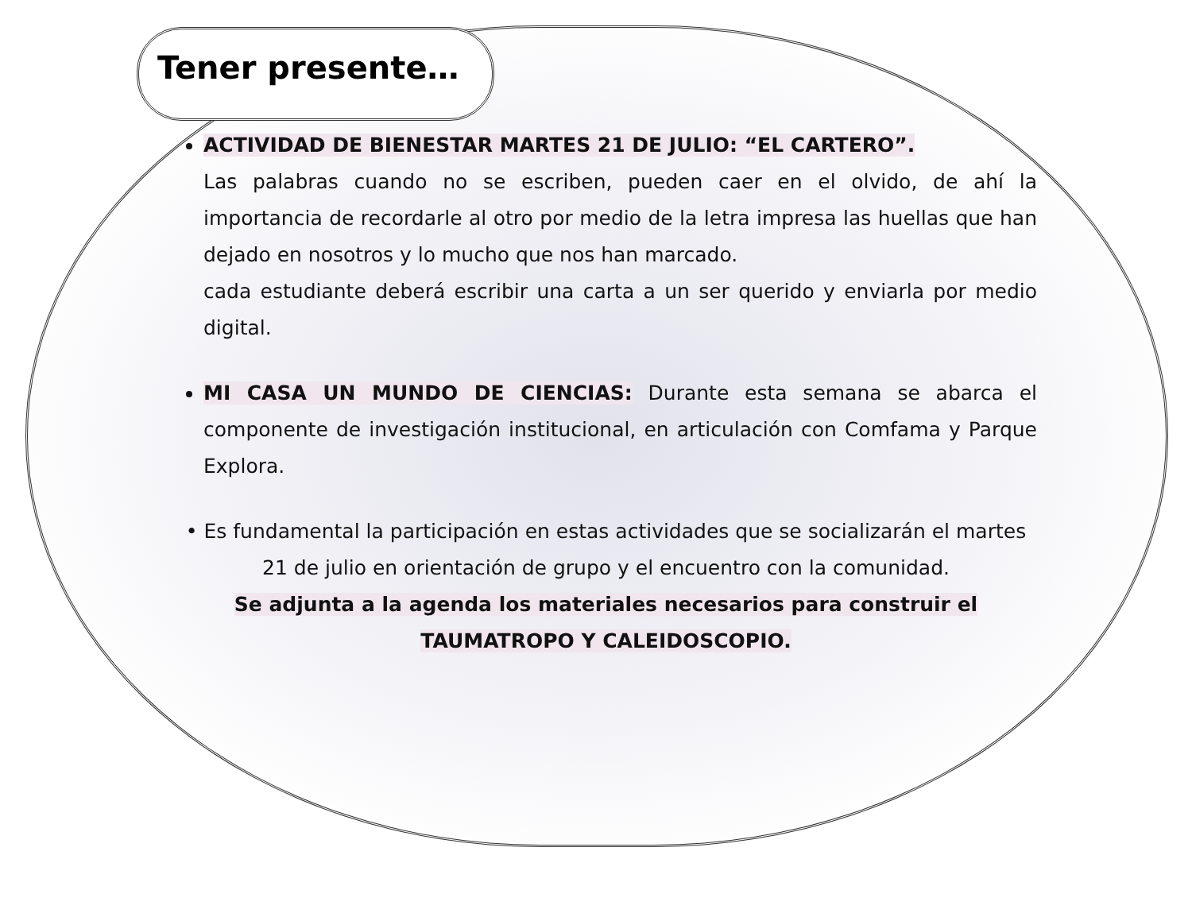Tener presente…
ACTIVIDAD DE BIENESTAR MARTES 21 DE JULIO: “EL CARTERO”.
Las palabras cuando no se escriben, pueden caer en el olvido, de ahí la importancia de recordarle al otro por medio de la letra impresa las huellas que han dejado en nosotros y lo mucho que nos han marcado.
cada estudiante deberá escribir una carta a un ser querido y enviarla por medio digital.
MI CASA UN MUNDO DE CIENCIAS: Durante esta semana se abarca el componente de investigación institucional, en articulación con Comfama y Parque Explora.
• Es fundamental la participación en estas actividades que se socializarán el martes 21 de julio en orientación de grupo y el encuentro con la comunidad.
Se adjunta a la agenda los materiales necesarios para construir el
TAUMATROPO Y CALEIDOSCOPIO.